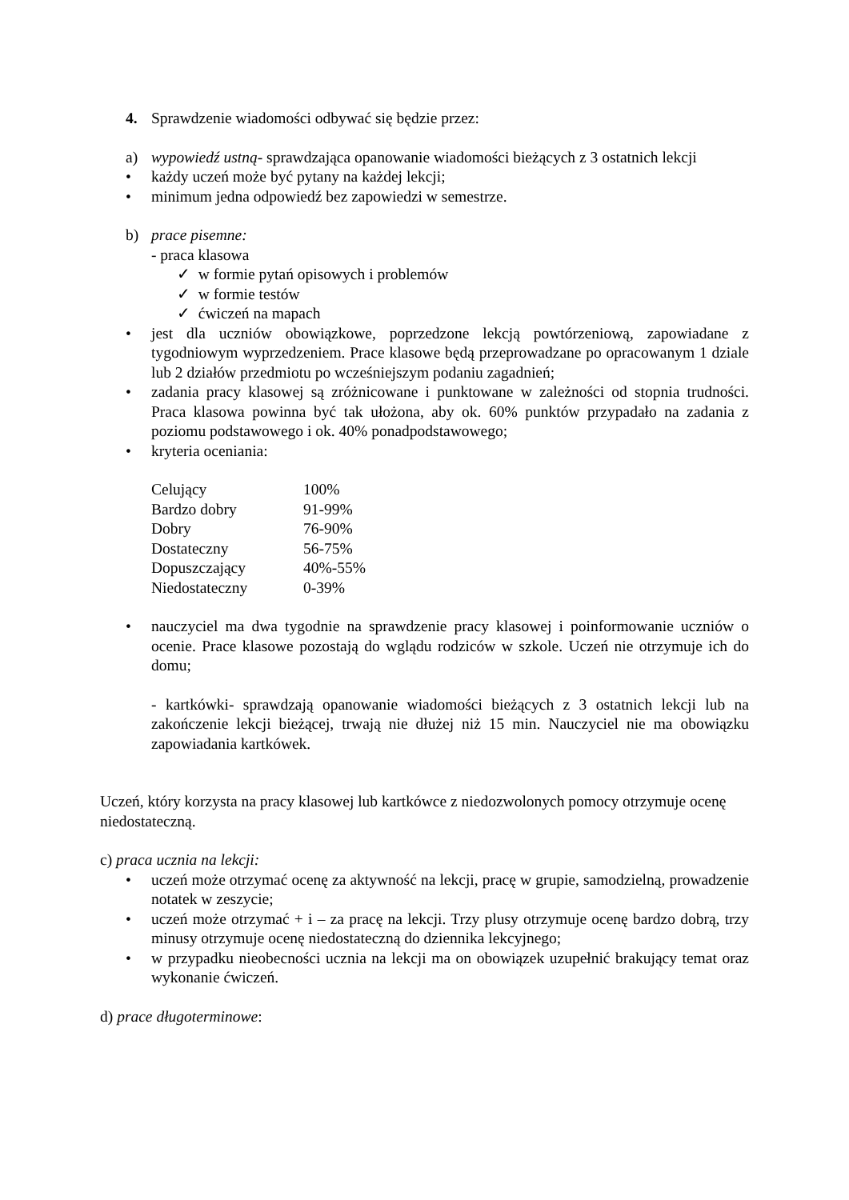4. Sprawdzenie wiadomości odbywać się będzie przez:
a) wypowiedź ustną- sprawdzająca opanowanie wiadomości bieżących z 3 ostatnich lekcji
• każdy uczeń może być pytany na każdej lekcji;
• minimum jedna odpowiedź bez zapowiedzi w semestrze.
b) prace pisemne:
- praca klasowa
✓ w formie pytań opisowych i problemów
✓ w formie testów
✓ ćwiczeń na mapach
• jest dla uczniów obowiązkowe, poprzedzone lekcją powtórzeniową, zapowiadane z tygodniowym wyprzedzeniem. Prace klasowe będą przeprowadzane po opracowanym 1 dziale lub 2 działów przedmiotu po wcześniejszym podaniu zagadnień;
• zadania pracy klasowej są zróżnicowane i punktowane w zależności od stopnia trudności. Praca klasowa powinna być tak ułożona, aby ok. 60% punktów przypadało na zadania z poziomu podstawowego i ok. 40% ponadpodstawowego;
• kryteria oceniania:
| Celujący | 100% |
| Bardzo dobry | 91-99% |
| Dobry | 76-90% |
| Dostateczny | 56-75% |
| Dopuszczający | 40%-55% |
| Niedostateczny | 0-39% |
• nauczyciel ma dwa tygodnie na sprawdzenie pracy klasowej i poinformowanie uczniów o ocenie. Prace klasowe pozostają do wglądu rodziców w szkole. Uczeń nie otrzymuje ich do domu;
- kartkówki- sprawdzają opanowanie wiadomości bieżących z 3 ostatnich lekcji lub na zakończenie lekcji bieżącej, trwają nie dłużej niż 15 min. Nauczyciel nie ma obowiązku zapowiadania kartkówek.
Uczeń, który korzysta na pracy klasowej lub kartkówce z niedozwolonych pomocy otrzymuje ocenę niedostateczną.
c) praca ucznia na lekcji:
• uczeń może otrzymać ocenę za aktywność na lekcji, pracę w grupie, samodzielną, prowadzenie notatek w zeszycie;
• uczeń może otrzymać + i – za pracę na lekcji. Trzy plusy otrzymuje ocenę bardzo dobrą, trzy minusy otrzymuje ocenę niedostateczną do dziennika lekcyjnego;
• w przypadku nieobecności ucznia na lekcji ma on obowiązek uzupełnić brakujący temat oraz wykonanie ćwiczeń.
d) prace długoterminowe: